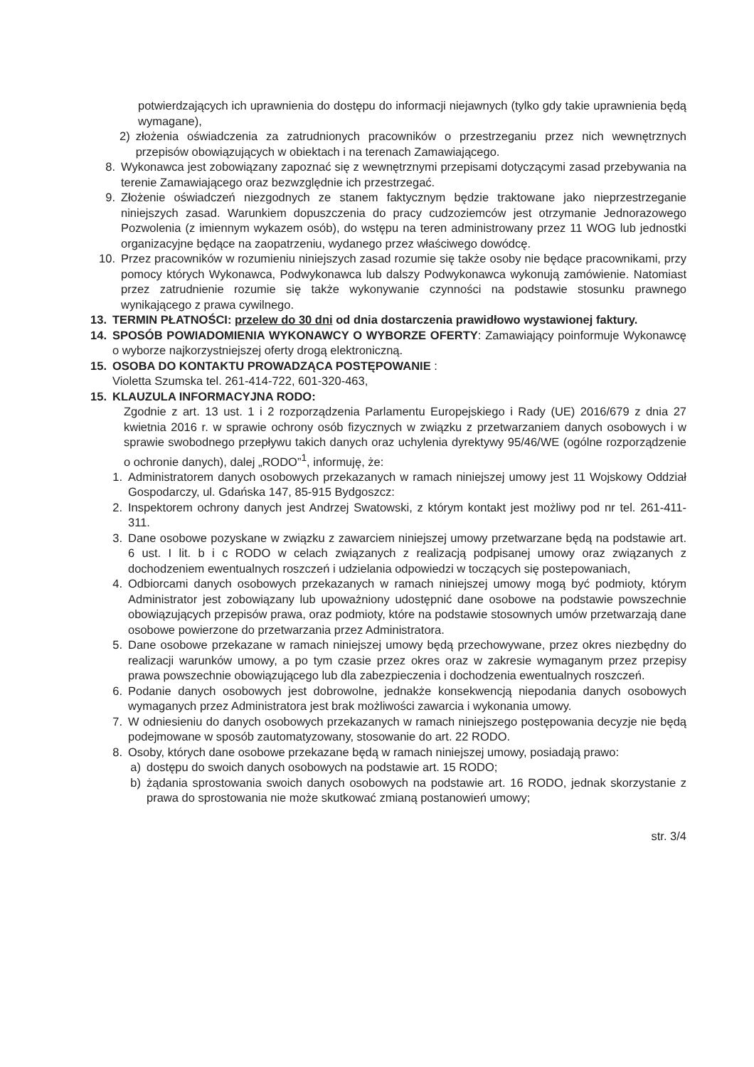potwierdzających ich uprawnienia do dostępu do informacji niejawnych (tylko gdy takie uprawnienia będą wymagane),
2) złożenia oświadczenia za zatrudnionych pracowników o przestrzeganiu przez nich wewnętrznych przepisów obowiązujących w obiektach i na terenach Zamawiającego.
8. Wykonawca jest zobowiązany zapoznać się z wewnętrznymi przepisami dotyczącymi zasad przebywania na terenie Zamawiającego oraz bezwzględnie ich przestrzegać.
9. Złożenie oświadczeń niezgodnych ze stanem faktycznym będzie traktowane jako nieprzestrzeganie niniejszych zasad. Warunkiem dopuszczenia do pracy cudzoziemców jest otrzymanie Jednorazowego Pozwolenia (z imiennym wykazem osób), do wstępu na teren administrowany przez 11 WOG lub jednostki organizacyjne będące na zaopatrzeniu, wydanego przez właściwego dowódcę.
10. Przez pracowników w rozumieniu niniejszych zasad rozumie się także osoby nie będące pracownikami, przy pomocy których Wykonawca, Podwykonawca lub dalszy Podwykonawca wykonują zamówienie. Natomiast przez zatrudnienie rozumie się także wykonywanie czynności na podstawie stosunku prawnego wynikającego z prawa cywilnego.
13. TERMIN PŁATNOŚCI: przelew do 30 dni od dnia dostarczenia prawidłowo wystawionej faktury.
14. SPOSÓB POWIADOMIENIA WYKONAWCY O WYBORZE OFERTY: Zamawiający poinformuje Wykonawcę o wyborze najkorzystniejszej oferty drogą elektroniczną.
15. OSOBA DO KONTAKTU PROWADZĄCA POSTĘPOWANIE :
Violetta Szumska tel. 261-414-722, 601-320-463,
15. KLAUZULA INFORMACYJNA RODO:
Zgodnie z art. 13 ust. 1 i 2 rozporządzenia Parlamentu Europejskiego i Rady (UE) 2016/679 z dnia 27 kwietnia 2016 r. w sprawie ochrony osób fizycznych w związku z przetwarzaniem danych osobowych i w sprawie swobodnego przepływu takich danych oraz uchylenia dyrektywy 95/46/WE (ogólne rozporządzenie o ochronie danych), dalej „RODO”<sup>1</sup>, informuję, że:
1. Administratorem danych osobowych przekazanych w ramach niniejszej umowy jest 11 Wojskowy Oddział Gospodarczy, ul. Gdańska 147, 85-915 Bydgoszcz:
2. Inspektorem ochrony danych jest Andrzej Swatowski, z którym kontakt jest możliwy pod nr tel. 261-411-311.
3. Dane osobowe pozyskane w związku z zawarciem niniejszej umowy przetwarzane będą na podstawie art. 6 ust. I lit. b i c RODO w celach związanych z realizacją podpisanej umowy oraz związanych z dochodzeniem ewentualnych roszczeń i udzielania odpowiedzi w toczących się postepowaniach,
4. Odbiorcami danych osobowych przekazanych w ramach niniejszej umowy mogą być podmioty, którym Administrator jest zobowiązany lub upoważniony udostępnić dane osobowe na podstawie powszechnie obowiązujących przepisów prawa, oraz podmioty, które na podstawie stosownych umów przetwarzają dane osobowe powierzone do przetwarzania przez Administratora.
5. Dane osobowe przekazane w ramach niniejszej umowy będą przechowywane, przez okres niezbędny do realizacji warunków umowy, a po tym czasie przez okres oraz w zakresie wymaganym przez przepisy prawa powszechnie obowiązującego lub dla zabezpieczenia i dochodzenia ewentualnych roszczeń.
6. Podanie danych osobowych jest dobrowolne, jednakże konsekwencją niepodania danych osobowych wymaganych przez Administratora jest brak możliwości zawarcia i wykonania umowy.
7. W odniesieniu do danych osobowych przekazanych w ramach niniejszego postępowania decyzje nie będą podejmowane w sposób zautomatyzowany, stosowanie do art. 22 RODO.
8. Osoby, których dane osobowe przekazane będą w ramach niniejszej umowy, posiadają prawo:
a) dostępu do swoich danych osobowych na podstawie art. 15 RODO;
b) żądania sprostowania swoich danych osobowych na podstawie art. 16 RODO, jednak skorzystanie z prawa do sprostowania nie może skutkować zmianą postanowień umowy;
str. 3/4